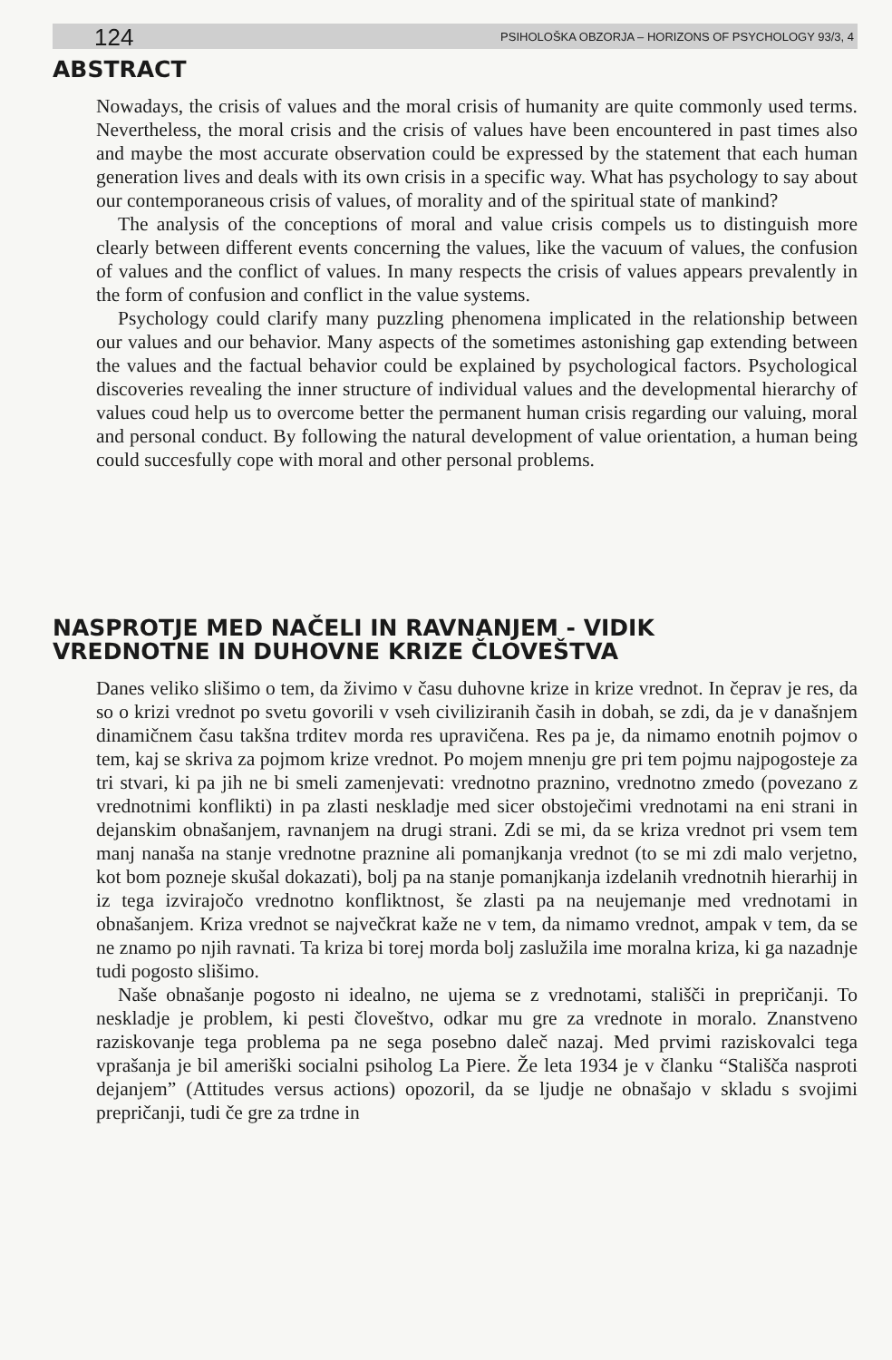124 PSIHOLOŠKA OBZORJA – HORIZONS OF PSYCHOLOGY 93/3, 4
ABSTRACT
Nowadays, the crisis of values and the moral crisis of humanity are quite commonly used terms. Nevertheless, the moral crisis and the crisis of values have been encountered in past times also and maybe the most accurate observation could be expressed by the statement that each human generation lives and deals with its own crisis in a specific way. What has psychology to say about our contemporaneous crisis of values, of morality and of the spiritual state of mankind?
The analysis of the conceptions of moral and value crisis compels us to distinguish more clearly between different events concerning the values, like the vacuum of values, the confusion of values and the conflict of values. In many respects the crisis of values appears prevalently in the form of confusion and conflict in the value systems.
Psychology could clarify many puzzling phenomena implicated in the relationship between our values and our behavior. Many aspects of the sometimes astonishing gap extending between the values and the factual behavior could be explained by psychological factors. Psychological discoveries revealing the inner structure of individual values and the developmental hierarchy of values coud help us to overcome better the permanent human crisis regarding our valuing, moral and personal conduct. By following the natural development of value orientation, a human being could succesfully cope with moral and other personal problems.
NASPROTJE MED NAČELI IN RAVNANJEM - VIDIK
VREDNOTNE IN DUHOVNE KRIZE ČLOVEŠTVA
Danes veliko slišimo o tem, da živimo v času duhovne krize in krize vrednot. In čeprav je res, da so o krizi vrednot po svetu govorili v vseh civiliziranih časih in dobah, se zdi, da je v današnjem dinamičnem času takšna trditev morda res upravičena. Res pa je, da nimamo enotnih pojmov o tem, kaj se skriva za pojmom krize vrednot. Po mojem mnenju gre pri tem pojmu najpogosteje za tri stvari, ki pa jih ne bi smeli zamenjevati: vrednotno praznino, vrednotno zmedo (povezano z vrednotnimi konflikti) in pa zlasti neskladje med sicer obstoječimi vrednotami na eni strani in dejanskim obnašanjem, ravnanjem na drugi strani. Zdi se mi, da se kriza vrednot pri vsem tem manj nanaša na stanje vrednotne praznine ali pomanjkanja vrednot (to se mi zdi malo verjetno, kot bom pozneje skušal dokazati), bolj pa na stanje pomanjkanja izdelanih vrednotnih hierarhij in iz tega izvirajočo vrednotno konfliktnost, še zlasti pa na neujemanje med vrednotami in obnašanjem. Kriza vrednot se največkrat kaže ne v tem, da nimamo vrednot, ampak v tem, da se ne znamo po njih ravnati. Ta kriza bi torej morda bolj zaslužila ime moralna kriza, ki ga nazadnje tudi pogosto slišimo.
Naše obnašanje pogosto ni idealno, ne ujema se z vrednotami, stališči in prepričanji. To neskladje je problem, ki pesti človeštvo, odkar mu gre za vrednote in moralo. Znanstveno raziskovanje tega problema pa ne sega posebno daleč nazaj. Med prvimi raziskovalci tega vprašanja je bil ameriški socialni psiholog La Piere. Že leta 1934 je v članku “Stališča nasproti dejanjem” (Attitudes versus actions) opozoril, da se ljudje ne obnašajo v skladu s svojimi prepričanji, tudi če gre za trdne in